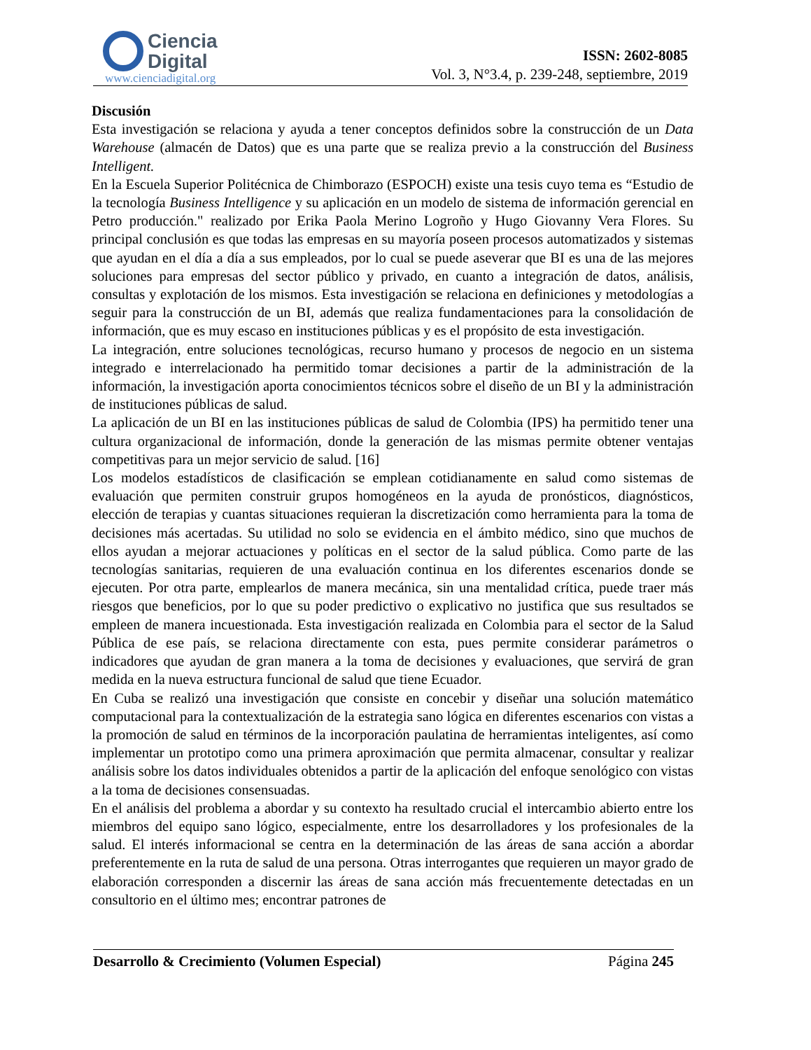Ciencia
Digital
www.cienciadigital.org
ISSN: 2602-8085
Vol. 3, N°3.4, p. 239-248, septiembre, 2019
Discusión
Esta investigación se relaciona y ayuda a tener conceptos definidos sobre la construcción de un Data Warehouse (almacén de Datos) que es una parte que se realiza previo a la construcción del Business Intelligent.
En la Escuela Superior Politécnica de Chimborazo (ESPOCH) existe una tesis cuyo tema es “Estudio de la tecnología Business Intelligence y su aplicación en un modelo de sistema de información gerencial en Petro producción." realizado por Erika Paola Merino Logroño y Hugo Giovanny Vera Flores. Su principal conclusión es que todas las empresas en su mayoría poseen procesos automatizados y sistemas que ayudan en el día a día a sus empleados, por lo cual se puede aseverar que BI es una de las mejores soluciones para empresas del sector público y privado, en cuanto a integración de datos, análisis, consultas y explotación de los mismos. Esta investigación se relaciona en definiciones y metodologías a seguir para la construcción de un BI, además que realiza fundamentaciones para la consolidación de información, que es muy escaso en instituciones públicas y es el propósito de esta investigación.
La integración, entre soluciones tecnológicas, recurso humano y procesos de negocio en un sistema integrado e interrelacionado ha permitido tomar decisiones a partir de la administración de la información, la investigación aporta conocimientos técnicos sobre el diseño de un BI y la administración de instituciones públicas de salud.
La aplicación de un BI en las instituciones públicas de salud de Colombia (IPS) ha permitido tener una cultura organizacional de información, donde la generación de las mismas permite obtener ventajas competitivas para un mejor servicio de salud. [16]
Los modelos estadísticos de clasificación se emplean cotidianamente en salud como sistemas de evaluación que permiten construir grupos homogéneos en la ayuda de pronósticos, diagnósticos, elección de terapias y cuantas situaciones requieran la discretización como herramienta para la toma de decisiones más acertadas. Su utilidad no solo se evidencia en el ámbito médico, sino que muchos de ellos ayudan a mejorar actuaciones y políticas en el sector de la salud pública. Como parte de las tecnologías sanitarias, requieren de una evaluación continua en los diferentes escenarios donde se ejecuten. Por otra parte, emplearlos de manera mecánica, sin una mentalidad crítica, puede traer más riesgos que beneficios, por lo que su poder predictivo o explicativo no justifica que sus resultados se empleen de manera incuestionada. Esta investigación realizada en Colombia para el sector de la Salud Pública de ese país, se relaciona directamente con esta, pues permite considerar parámetros o indicadores que ayudan de gran manera a la toma de decisiones y evaluaciones, que servirá de gran medida en la nueva estructura funcional de salud que tiene Ecuador.
En Cuba se realizó una investigación que consiste en concebir y diseñar una solución matemático computacional para la contextualización de la estrategia sano lógica en diferentes escenarios con vistas a la promoción de salud en términos de la incorporación paulatina de herramientas inteligentes, así como implementar un prototipo como una primera aproximación que permita almacenar, consultar y realizar análisis sobre los datos individuales obtenidos a partir de la aplicación del enfoque senológico con vistas a la toma de decisiones consensuadas.
En el análisis del problema a abordar y su contexto ha resultado crucial el intercambio abierto entre los miembros del equipo sano lógico, especialmente, entre los desarrolladores y los profesionales de la salud. El interés informacional se centra en la determinación de las áreas de sana acción a abordar preferentemente en la ruta de salud de una persona. Otras interrogantes que requieren un mayor grado de elaboración corresponden a discernir las áreas de sana acción más frecuentemente detectadas en un consultorio en el último mes; encontrar patrones de
Desarrollo & Crecimiento (Volumen Especial) Página 245